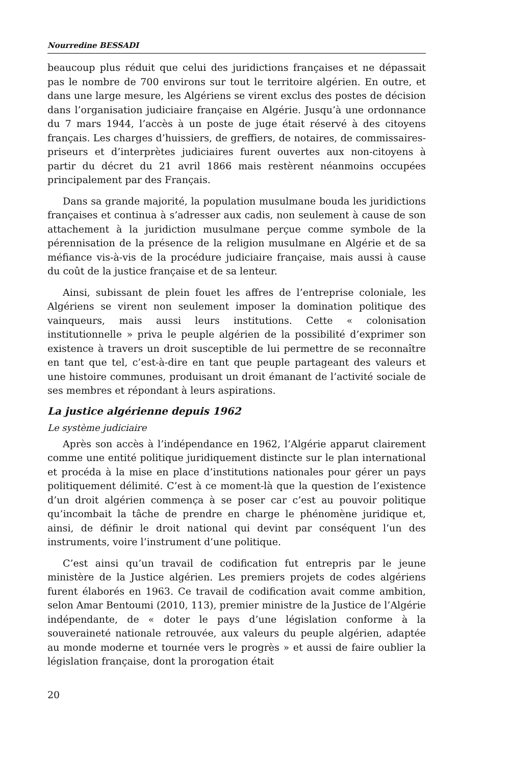Nourredine BESSADI
beaucoup plus réduit que celui des juridictions françaises et ne dépassait pas le nombre de 700 environs sur tout le territoire algérien. En outre, et dans une large mesure, les Algériens se virent exclus des postes de décision dans l’organisation judiciaire française en Algérie. Jusqu’à une ordonnance du 7 mars 1944, l’accès à un poste de juge était réservé à des citoyens français. Les charges d’huissiers, de greffiers, de notaires, de commissaires-priseurs et d’interprètes judiciaires furent ouvertes aux non-citoyens à partir du décret du 21 avril 1866 mais restèrent néanmoins occupées principalement par des Français.
Dans sa grande majorité, la population musulmane bouda les juridictions françaises et continua à s’adresser aux cadis, non seulement à cause de son attachement à la juridiction musulmane perçue comme symbole de la pérennisation de la présence de la religion musulmane en Algérie et de sa méfiance vis-à-vis de la procédure judiciaire française, mais aussi à cause du coût de la justice française et de sa lenteur.
Ainsi, subissant de plein fouet les affres de l’entreprise coloniale, les Algériens se virent non seulement imposer la domination politique des vainqueurs, mais aussi leurs institutions. Cette « colonisation institutionnelle » priva le peuple algérien de la possibilité d’exprimer son existence à travers un droit susceptible de lui permettre de se reconnaître en tant que tel, c’est-à-dire en tant que peuple partageant des valeurs et une histoire communes, produisant un droit émanant de l’activité sociale de ses membres et répondant à leurs aspirations.
La justice algérienne depuis 1962
Le système judiciaire
Après son accès à l’indépendance en 1962, l’Algérie apparut clairement comme une entité politique juridiquement distincte sur le plan international et procéda à la mise en place d’institutions nationales pour gérer un pays politiquement délimité. C’est à ce moment-là que la question de l’existence d’un droit algérien commença à se poser car c’est au pouvoir politique qu’incombait la tâche de prendre en charge le phénomène juridique et, ainsi, de définir le droit national qui devint par conséquent l’un des instruments, voire l’instrument d’une politique.
C’est ainsi qu’un travail de codification fut entrepris par le jeune ministère de la Justice algérien. Les premiers projets de codes algériens furent élaborés en 1963. Ce travail de codification avait comme ambition, selon Amar Bentoumi (2010, 113), premier ministre de la Justice de l’Algérie indépendante, de « doter le pays d’une législation conforme à la souveraineté nationale retrouvée, aux valeurs du peuple algérien, adaptée au monde moderne et tournée vers le progrès » et aussi de faire oublier la législation française, dont la prorogation était
20